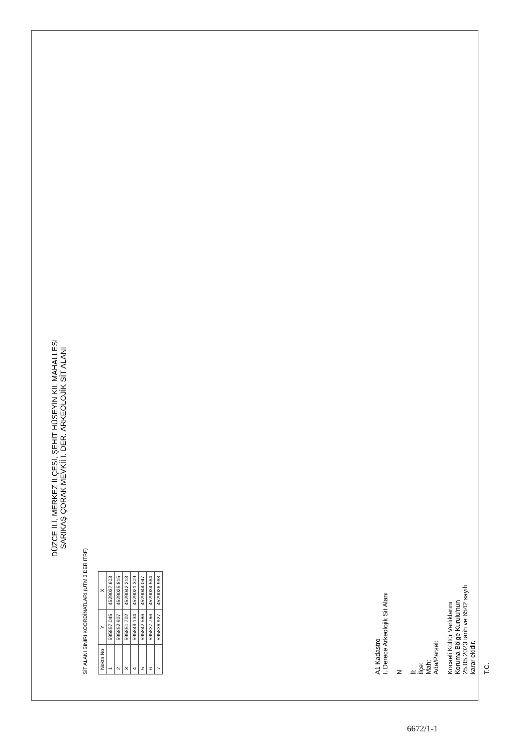DÜZCE İLİ, MERKEZ İLÇESİ, ŞEHİT HÜSEYİN KIL MAHALLESİ
SARIKAŞ ÇORAK MEVKİİ I. DER. ARKEOLOJİK SİT ALANI
SİT ALANI SINIRI KOORDİNATLARI (UTM 3 DER ITRF)
| Nokta No | Y | X |
| --- | --- | --- |
| 1 | 595857.045 | 4529037.603 |
| 2 | 595852.907 | 4529025.815 |
| 3 | 595851.702 | 4529042.213 |
| 4 | 595849.134 | 4529021.309 |
| 5 | 595842.586 | 4529044.047 |
| 6 | 595837.766 | 4529034.564 |
| 7 | 595836.927 | 4529026.968 |
A1 Kadastro
I. Derece Arkeolojik Sit Alanı
N
İl:
İlçe:
Mah:
Ada/Parsel:
Kocaeli Kültür Varlıklarını
Koruma Bölge Kurulu'nun
25.05.2023 tarih ve 6542 sayılı
karar ekidir.
T.C.
6672/1-1